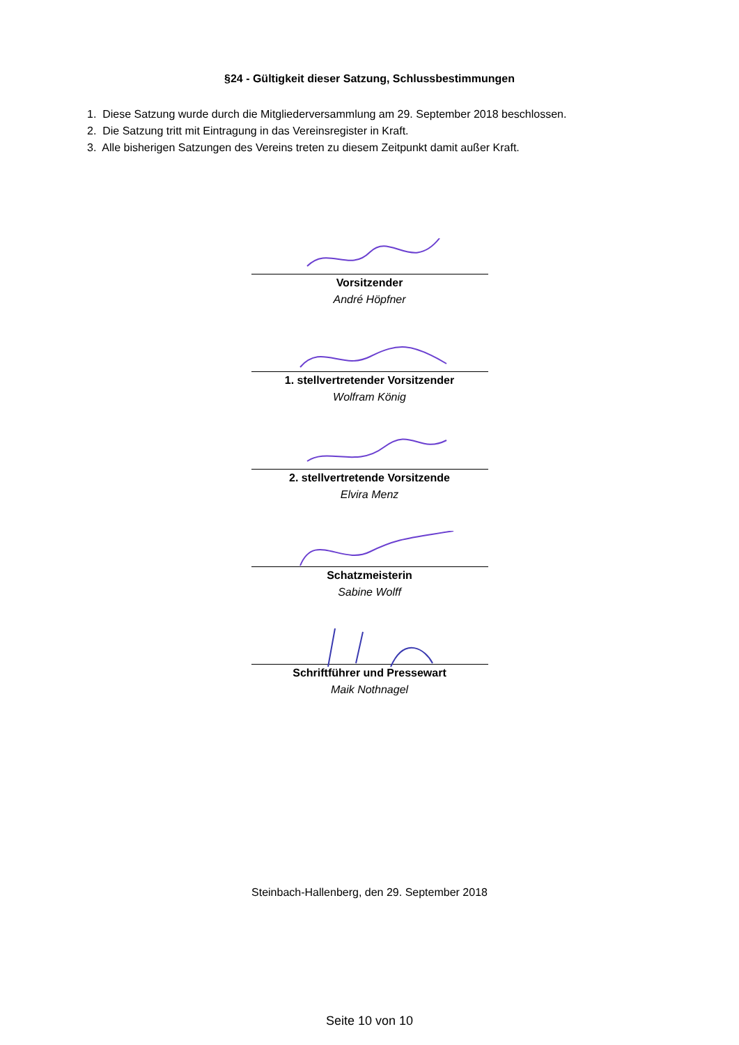§24 - Gültigkeit dieser Satzung, Schlussbestimmungen
1. Diese Satzung wurde durch die Mitgliederversammlung am 29. September 2018 beschlossen.
2. Die Satzung tritt mit Eintragung in das Vereinsregister in Kraft.
3. Alle bisherigen Satzungen des Vereins treten zu diesem Zeitpunkt damit außer Kraft.
Vorsitzender
André Höpfner
1. stellvertretender Vorsitzender
Wolfram König
2. stellvertretende Vorsitzende
Elvira Menz
Schatzmeisterin
Sabine Wolff
Schriftführer und Pressewart
Maik Nothnagel
Steinbach-Hallenberg, den 29. September 2018
Seite 10 von 10